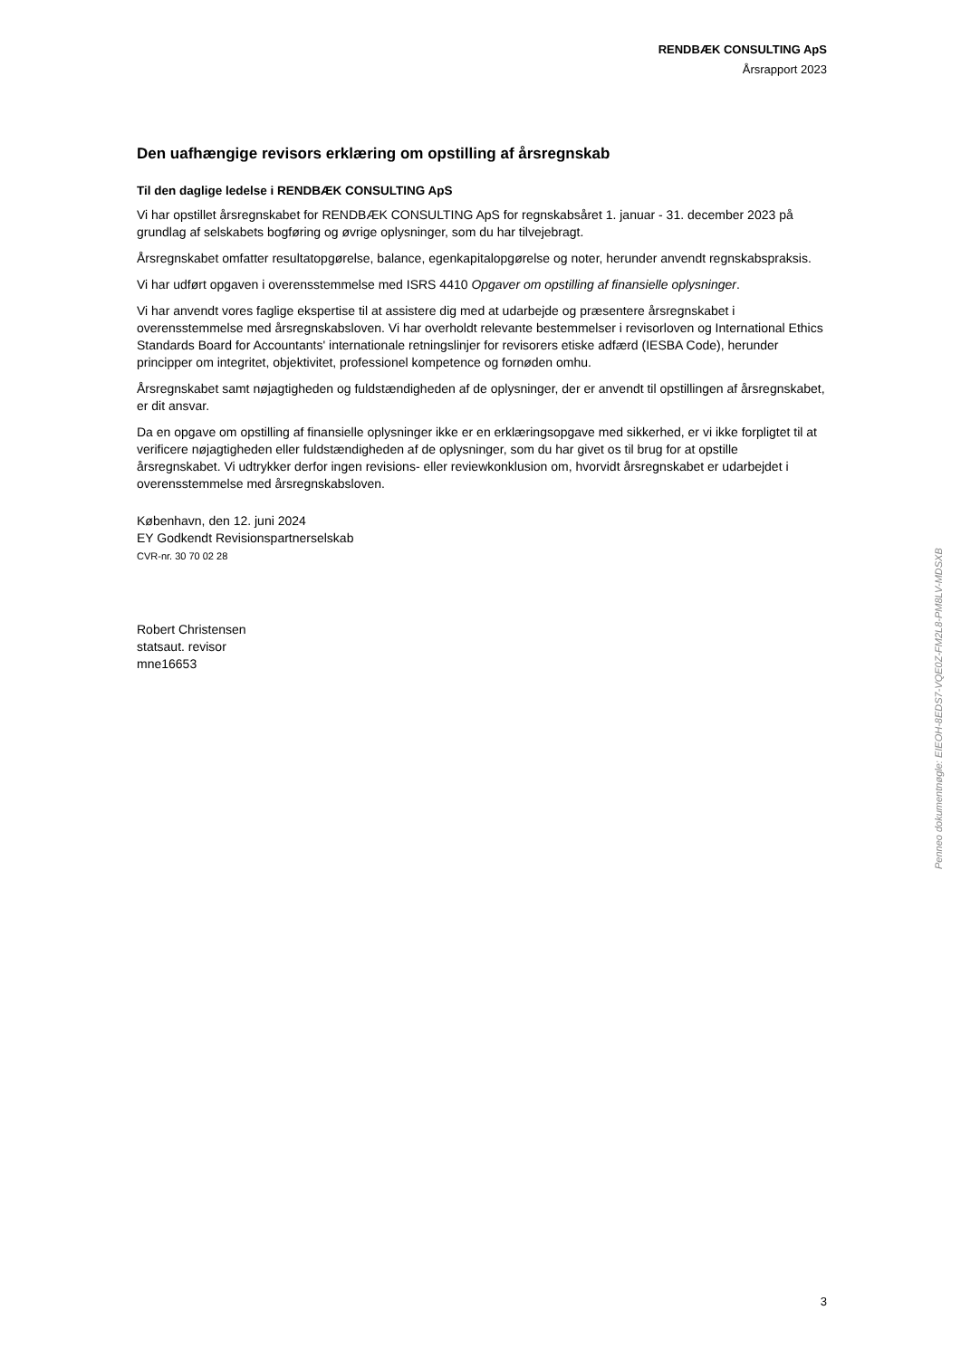RENDBÆK CONSULTING ApS
Årsrapport 2023
Den uafhængige revisors erklæring om opstilling af årsregnskab
Til den daglige ledelse i RENDBÆK CONSULTING ApS
Vi har opstillet årsregnskabet for RENDBÆK CONSULTING ApS for regnskabsåret 1. januar - 31. december 2023 på grundlag af selskabets bogføring og øvrige oplysninger, som du har tilvejebragt.
Årsregnskabet omfatter resultatopgørelse, balance, egenkapitalopgørelse og noter, herunder anvendt regnskabspraksis.
Vi har udført opgaven i overensstemmelse med ISRS 4410 Opgaver om opstilling af finansielle oplysninger.
Vi har anvendt vores faglige ekspertise til at assistere dig med at udarbejde og præsentere årsregnskabet i overensstemmelse med årsregnskabsloven. Vi har overholdt relevante bestemmelser i revisorloven og International Ethics Standards Board for Accountants' internationale retningslinjer for revisorers etiske adfærd (IESBA Code), herunder principper om integritet, objektivitet, professionel kompetence og fornøden omhu.
Årsregnskabet samt nøjagtigheden og fuldstændigheden af de oplysninger, der er anvendt til opstillingen af årsregnskabet, er dit ansvar.
Da en opgave om opstilling af finansielle oplysninger ikke er en erklæringsopgave med sikkerhed, er vi ikke forpligtet til at verificere nøjagtigheden eller fuldstændigheden af de oplysninger, som du har givet os til brug for at opstille årsregnskabet. Vi udtrykker derfor ingen revisions- eller reviewkonklusion om, hvorvidt årsregnskabet er udarbejdet i overensstemmelse med årsregnskabsloven.
København, den 12. juni 2024
EY Godkendt Revisionspartnerselskab
CVR-nr. 30 70 02 28
Robert Christensen
statsaut. revisor
mne16653
Penneo dokumentnøgle: EIEOH-8EDS7-VQE0Z-FM2L8-PM8LV-MDSXB
3